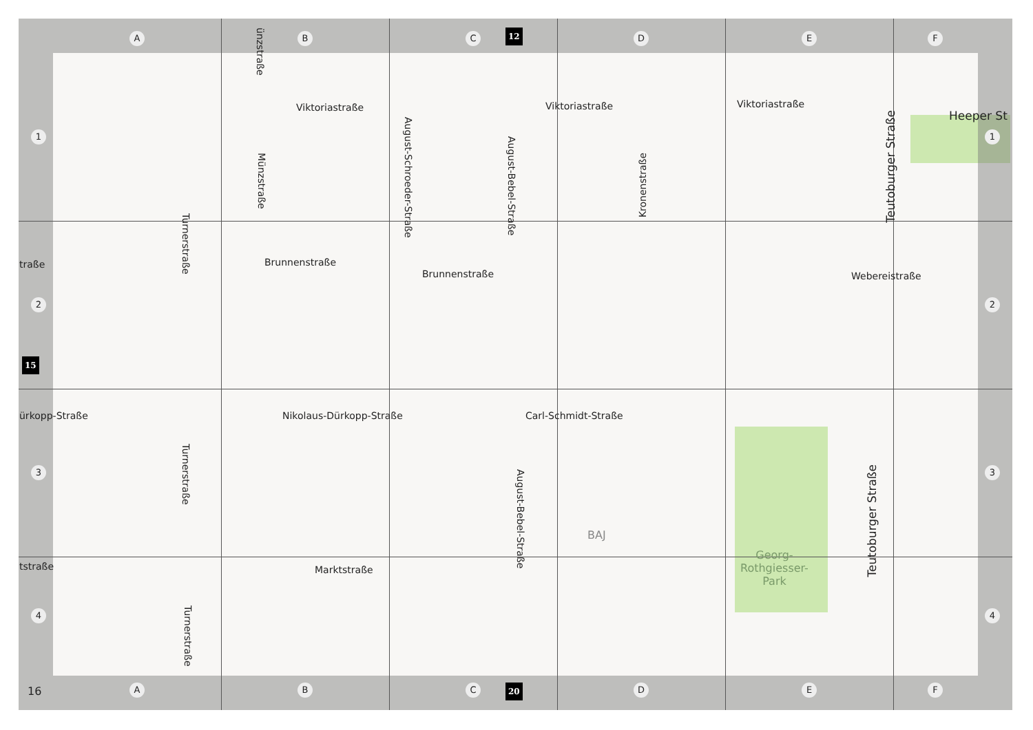A B C 12 D E F
1 1
2 2
15
3 3
4 4
16 A B C 20 D E F
Viktoriastraße Viktoriastraße Viktoriastraße
Heeper St
Brunnenstraße
Brunnenstraße Webereistraße
traße
ürkopp-Straße Nikolaus-Dürkopp-Straße Carl-Schmidt-Straße
tstraße Marktstraße
BAJ
Georg-
Rothgiesser-
Park
ünzstraße
Münzstraße
Turnerstraße
Turnerstraße
Turnerstraße
August-Schroeder-Straße
August-Bebel-Straße
August-Bebel-Straße
Kronenstraße
Teutoburger Straße
Teutoburger Straße